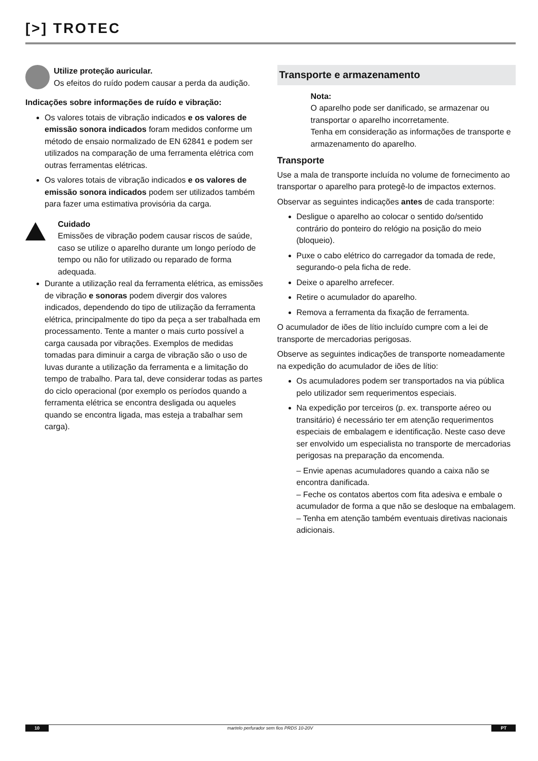[>] TROTEC
Utilize proteção auricular.
Os efeitos do ruído podem causar a perda da audição.
Indicações sobre informações de ruído e vibração:
Os valores totais de vibração indicados e os valores de emissão sonora indicados foram medidos conforme um método de ensaio normalizado de EN 62841 e podem ser utilizados na comparação de uma ferramenta elétrica com outras ferramentas elétricas.
Os valores totais de vibração indicados e os valores de emissão sonora indicados podem ser utilizados também para fazer uma estimativa provisória da carga.
Cuidado
Emissões de vibração podem causar riscos de saúde, caso se utilize o aparelho durante um longo período de tempo ou não for utilizado ou reparado de forma adequada.
Durante a utilização real da ferramenta elétrica, as emissões de vibração e sonoras podem divergir dos valores indicados, dependendo do tipo de utilização da ferramenta elétrica, principalmente do tipo da peça a ser trabalhada em processamento. Tente a manter o mais curto possível a carga causada por vibrações. Exemplos de medidas tomadas para diminuir a carga de vibração são o uso de luvas durante a utilização da ferramenta e a limitação do tempo de trabalho. Para tal, deve considerar todas as partes do ciclo operacional (por exemplo os períodos quando a ferramenta elétrica se encontra desligada ou aqueles quando se encontra ligada, mas esteja a trabalhar sem carga).
Transporte e armazenamento
Nota:
O aparelho pode ser danificado, se armazenar ou transportar o aparelho incorretamente.
Tenha em consideração as informações de transporte e armazenamento do aparelho.
Transporte
Use a mala de transporte incluída no volume de fornecimento ao transportar o aparelho para protegê-lo de impactos externos.
Observar as seguintes indicações antes de cada transporte:
Desligue o aparelho ao colocar o sentido do/sentido contrário do ponteiro do relógio na posição do meio (bloqueio).
Puxe o cabo elétrico do carregador da tomada de rede, segurando-o pela ficha de rede.
Deixe o aparelho arrefecer.
Retire o acumulador do aparelho.
Remova a ferramenta da fixação de ferramenta.
O acumulador de iões de lítio incluído cumpre com a lei de transporte de mercadorias perigosas.
Observe as seguintes indicações de transporte nomeadamente na expedição do acumulador de iões de lítio:
Os acumuladores podem ser transportados na via pública pelo utilizador sem requerimentos especiais.
Na expedição por terceiros (p. ex. transporte aéreo ou transitário) é necessário ter em atenção requerimentos especiais de embalagem e identificação. Neste caso deve ser envolvido um especialista no transporte de mercadorias perigosas na preparação da encomenda.
– Envie apenas acumuladores quando a caixa não se encontra danificada.
– Feche os contatos abertos com fita adesiva e embale o acumulador de forma a que não se desloque na embalagem.
– Tenha em atenção também eventuais diretivas nacionais adicionais.
10 martelo perfurador sem fios PRDS 10-20V PT